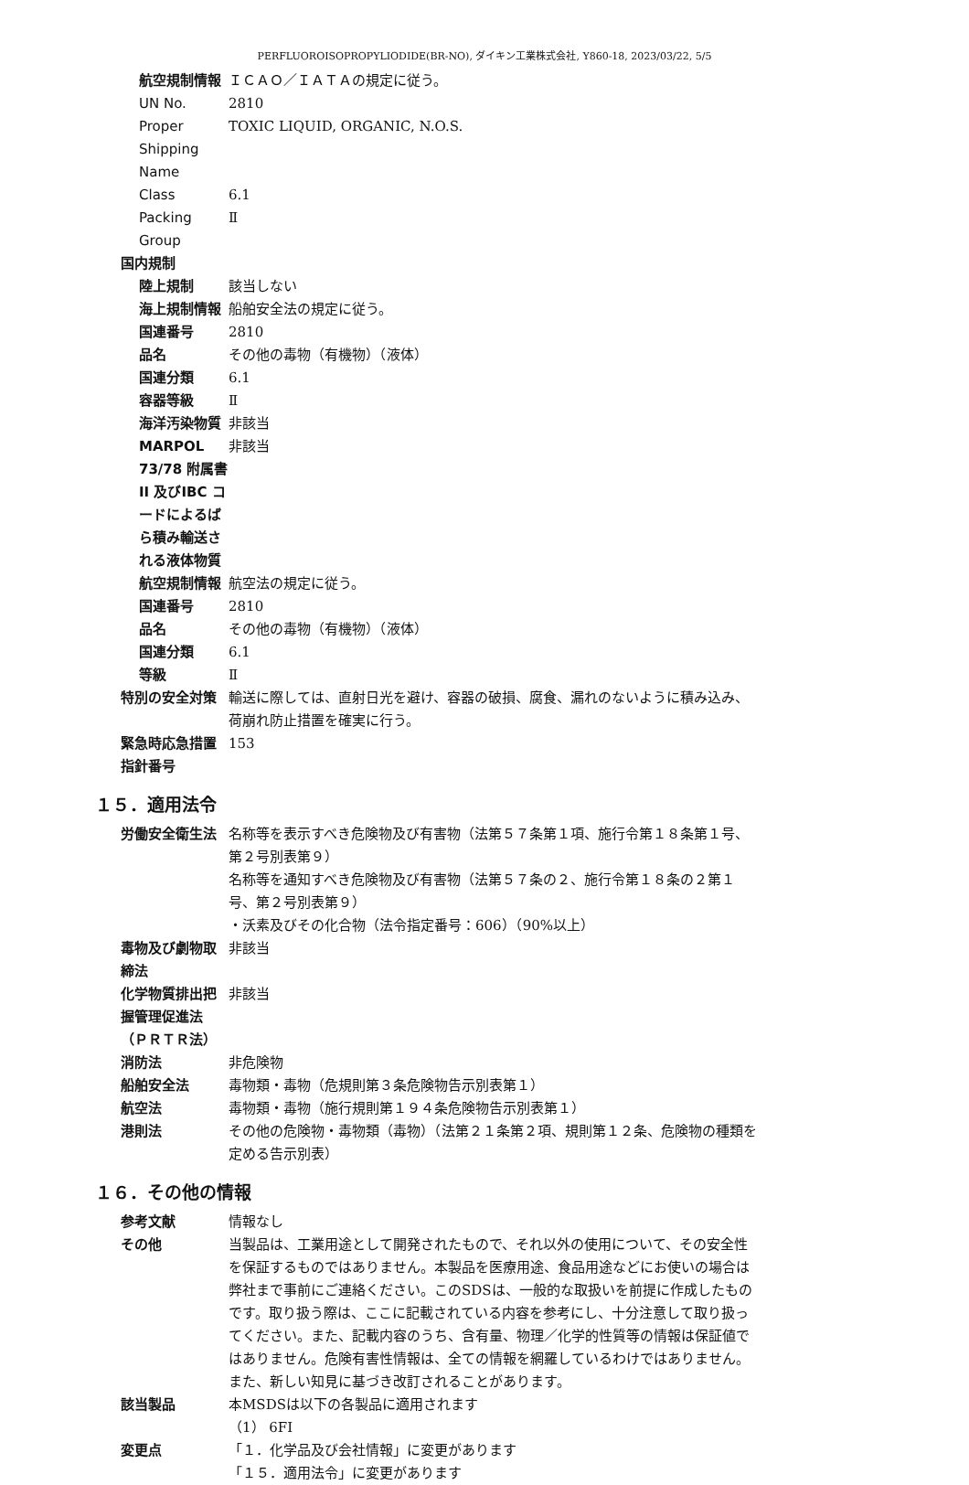PERFLUOROISOPROPYLIODIDE(BR-NO), ダイキン工業株式会社, Y860-18, 2023/03/22, 5/5
航空規制情報 ＩＣＡＯ／ＩＡＴＡの規定に従う。
UN No. 2810
Proper Shipping Name TOXIC LIQUID, ORGANIC, N.O.S.
Class 6.1
Packing Group Ⅱ
国内規制
陸上規制 該当しない
海上規制情報 船舶安全法の規定に従う。
国連番号 2810
品名 その他の毒物（有機物）（液体）
国連分類 6.1
容器等級 Ⅱ
海洋汚染物質 非該当
MARPOL 73/78 附属書II 及びIBC コードによるばら積み輸送される液体物質
非該当
航空規制情報 航空法の規定に従う。
国連番号 2810
品名 その他の毒物（有機物）（液体）
国連分類 6.1
等級 Ⅱ
特別の安全対策 輸送に際しては、直射日光を避け、容器の破損、腐食、漏れのないように積み込み、荷崩れ防止措置を確実に行う。
緊急時応急措置指針番号 153
１５．適用法令
労働安全衛生法 名称等を表示すべき危険物及び有害物（法第５７条第１項、施行令第１８条第１号、第２号別表第９）
名称等を通知すべき危険物及び有害物（法第５７条の２、施行令第１８条の２第１号、第２号別表第９）
・沃素及びその化合物（法令指定番号：606）（90%以上）
毒物及び劇物取締法 非該当
化学物質排出把握管理促進法（ＰＲＴＲ法）
非該当
消防法 非危険物
船舶安全法 毒物類・毒物（危規則第３条危険物告示別表第１）
航空法 毒物類・毒物（施行規則第１９４条危険物告示別表第１）
港則法 その他の危険物・毒物類（毒物）（法第２１条第２項、規則第１２条、危険物の種類を定める告示別表）
１６．その他の情報
参考文献 情報なし
その他 当製品は、工業用途として開発されたもので、それ以外の使用について、その安全性を保証するものではありません。本製品を医療用途、食品用途などにお使いの場合は弊社まで事前にご連絡ください。このSDSは、一般的な取扱いを前提に作成したものです。取り扱う際は、ここに記載されている内容を参考にし、十分注意して取り扱ってください。また、記載内容のうち、含有量、物理／化学的性質等の情報は保証値ではありません。危険有害性情報は、全ての情報を網羅しているわけではありません。また、新しい知見に基づき改訂されることがあります。
該当製品 本MSDSは以下の各製品に適用されます
（1） 6FI
変更点 「１．化学品及び会社情報」に変更があります
「１５．適用法令」に変更があります